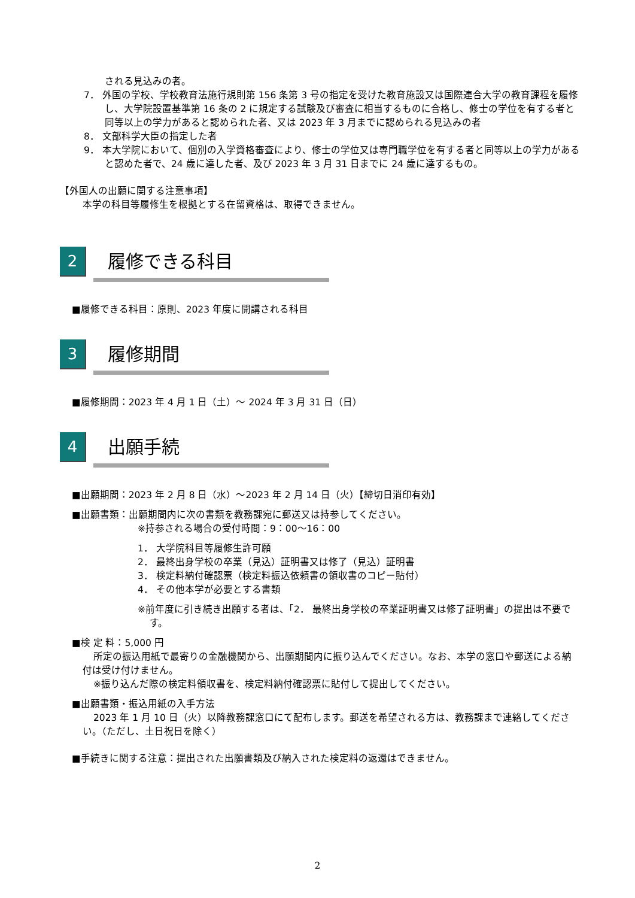される見込みの者。
7． 外国の学校、学校教育法施行規則第 156 条第 3 号の指定を受けた教育施設又は国際連合大学の教育課程を履修し、大学院設置基準第 16 条の 2 に規定する試験及び審査に相当するものに合格し、修士の学位を有する者と同等以上の学力があると認められた者、又は 2023 年 3 月までに認められる見込みの者
8． 文部科学大臣の指定した者
9． 本大学院において、個別の入学資格審査により、修士の学位又は専門職学位を有する者と同等以上の学力があると認めた者で、24 歳に達した者、及び 2023 年 3 月 31 日までに 24 歳に達するもの。
【外国人の出願に関する注意事項】
本学の科目等履修生を根拠とする在留資格は、取得できません。
2
履修できる科目
■履修できる科目：原則、2023 年度に開講される科目
3
履修期間
■履修期間：2023 年 4 月 1 日（土）～ 2024 年 3 月 31 日（日）
4
出願手続
■出願期間：2023 年 2 月 8 日（水）～2023 年 2 月 14 日（火）【締切日消印有効】
■出願書類：出願期間内に次の書類を教務課宛に郵送又は持参してください。
※持参される場合の受付時間：9：00～16：00
1． 大学院科目等履修生許可願
2． 最終出身学校の卒業（見込）証明書又は修了（見込）証明書
3． 検定料納付確認票（検定料振込依頼書の領収書のコピー貼付）
4． その他本学が必要とする書類
※前年度に引き続き出願する者は、「2． 最終出身学校の卒業証明書又は修了証明書」の提出は不要です。
■検 定 料：5,000 円
所定の振込用紙で最寄りの金融機関から、出願期間内に振り込んでください。なお、本学の窓口や郵送による納付は受け付けません。
※振り込んだ際の検定料領収書を、検定料納付確認票に貼付して提出してください。
■出願書類・振込用紙の入手方法
2023 年 1 月 10 日（火）以降教務課窓口にて配布します。郵送を希望される方は、教務課まで連絡してください。（ただし、土日祝日を除く）
■手続きに関する注意：提出された出願書類及び納入された検定料の返還はできません。
2